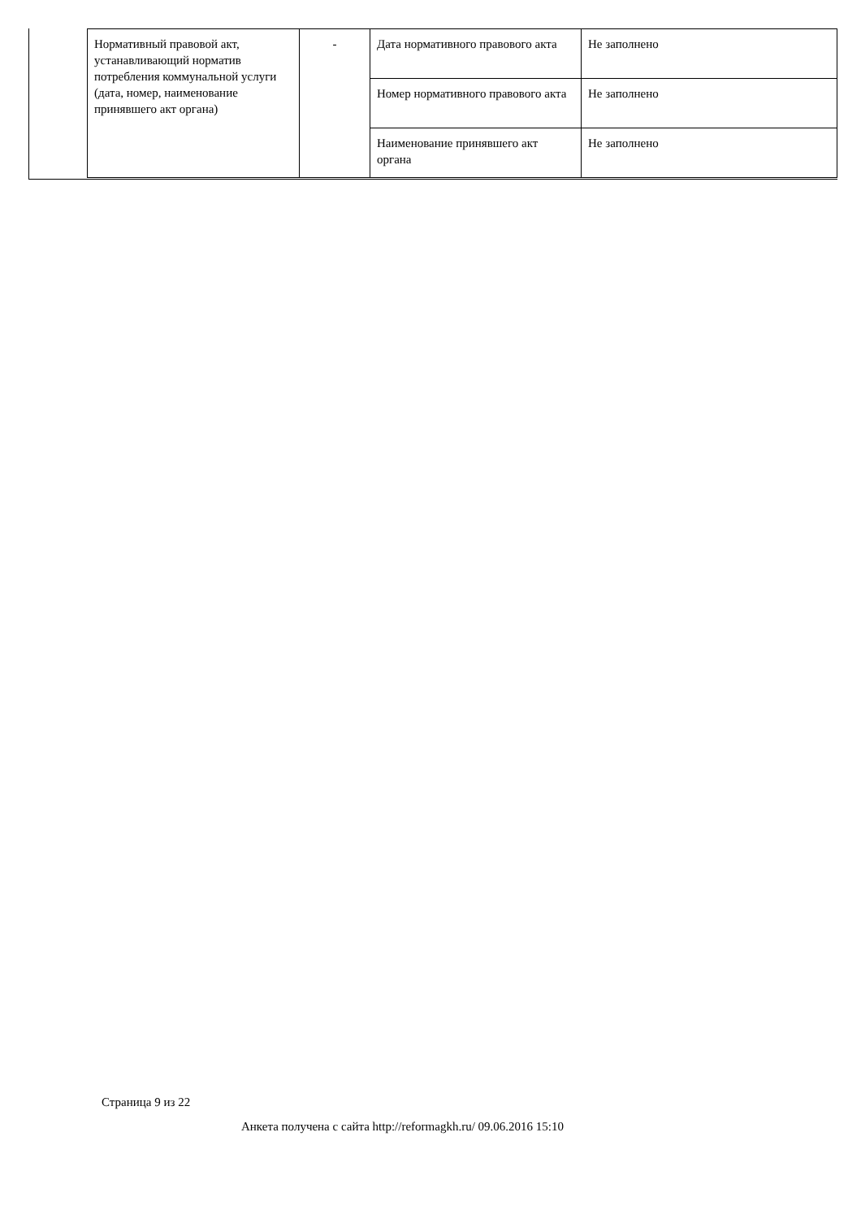| Нормативный правовой акт, устанавливающий норматив потребления коммунальной услуги (дата, номер, наименование принявшего акт органа) | - | Дата нормативного правового акта | Не заполнено |
| | | Номер нормативного правового акта | Не заполнено |
| | | Наименование принявшего акт органа | Не заполнено |
Страница 9 из 22
Анкета получена с сайта http://reformagkh.ru/ 09.06.2016 15:10